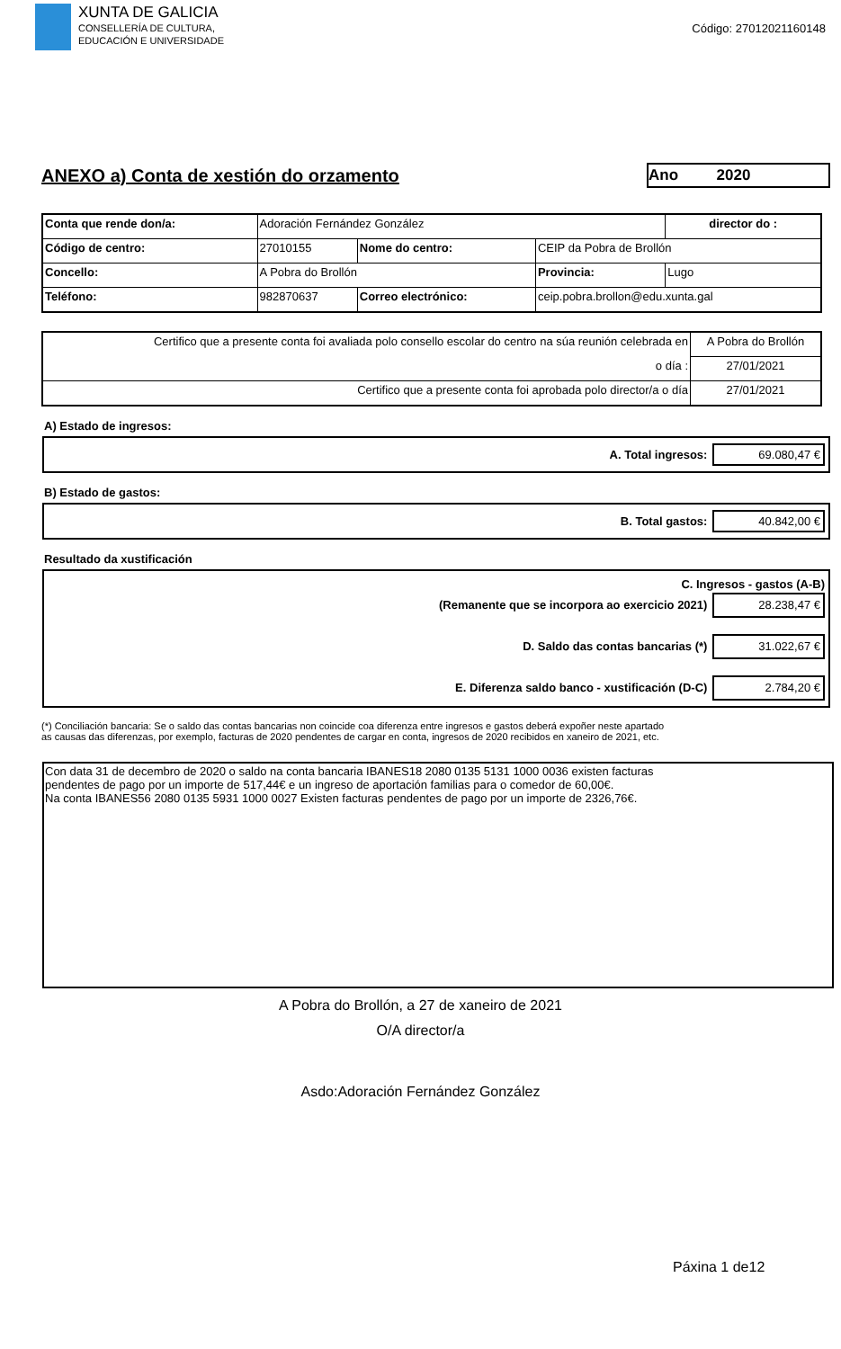XUNTA DE GALICIA
CONSELLERÍA DE CULTURA,
EDUCACIÓN E UNIVERSIDADE
Código: 27012021160148
ANEXO a) Conta de xestión do orzamento
Ano 2020
| Conta que rende don/a: | Adoración Fernández González | | | | director do : |
| Código de centro: | 27010155 | Nome do centro: | CEIP da Pobra de Brollón | | |
| Concello: | A Pobra do Brollón | | | Provincia: | Lugo |
| Teléfono: | 982870637 | Correo electrónico: | ceip.pobra.brollon@edu.xunta.gal | | |
| Certifico que a presente conta foi avaliada polo consello escolar do centro na súa reunión celebrada en | A Pobra do Brollón |
| o día : | 27/01/2021 |
| Certifico que a presente conta foi aprobada polo director/a o día | 27/01/2021 |
A) Estado de ingresos:
A. Total ingresos: 69.080,47 €
B) Estado de gastos:
B. Total gastos: 40.842,00 €
Resultado da xustificación
C. Ingresos - gastos (A-B)
(Remanente que se incorpora ao exercicio 2021) 28.238,47 €
D. Saldo das contas bancarias (*) 31.022,67 €
E. Diferenza saldo banco - xustificación (D-C) 2.784,20 €
(*) Conciliación bancaria: Se o saldo das contas bancarias non coincide coa diferenza entre ingresos e gastos deberá expoñer neste apartado
as causas das diferenzas, por exemplo, facturas de 2020 pendentes de cargar en conta, ingresos de 2020 recibidos en xaneiro de 2021, etc.
Con data 31 de decembro de 2020 o saldo na conta bancaria IBANES18 2080 0135 5131 1000 0036 existen facturas
pendentes de pago por un importe de 517,44€ e un ingreso de aportación familias para o comedor de 60,00€.
Na conta IBANES56 2080 0135 5931 1000 0027 Existen facturas pendentes de pago por un importe de 2326,76€.
A Pobra do Brollón, a 27 de xaneiro de 2021
O/A director/a
Asdo:Adoración Fernández González
Páxina 1 de12